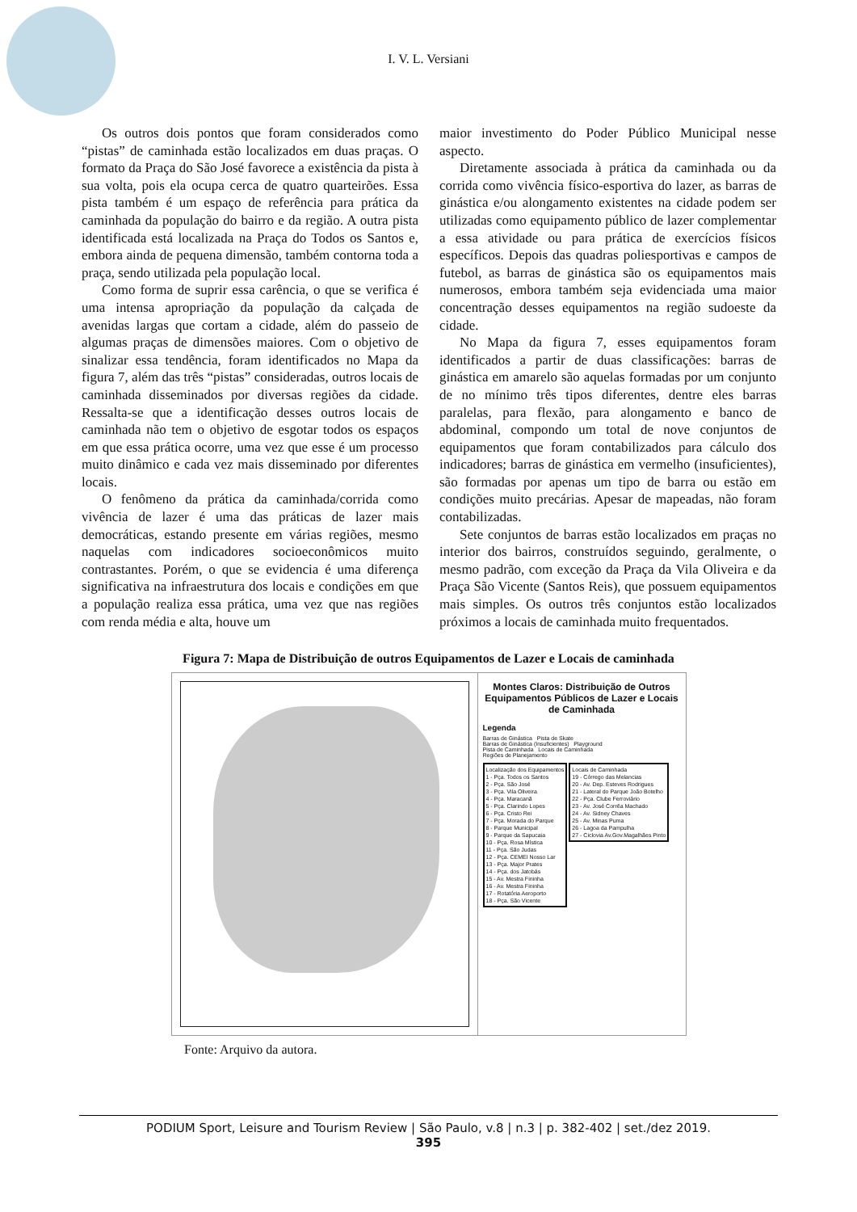I. V. L. Versiani
Os outros dois pontos que foram considerados como “pistas” de caminhada estão localizados em duas praças. O formato da Praça do São José favorece a existência da pista à sua volta, pois ela ocupa cerca de quatro quarteirões. Essa pista também é um espaço de referência para prática da caminhada da população do bairro e da região. A outra pista identificada está localizada na Praça do Todos os Santos e, embora ainda de pequena dimensão, também contorna toda a praça, sendo utilizada pela população local.
Como forma de suprir essa carência, o que se verifica é uma intensa apropriação da população da calçada de avenidas largas que cortam a cidade, além do passeio de algumas praças de dimensões maiores. Com o objetivo de sinalizar essa tendência, foram identificados no Mapa da figura 7, além das três “pistas” consideradas, outros locais de caminhada disseminados por diversas regiões da cidade. Ressalta-se que a identificação desses outros locais de caminhada não tem o objetivo de esgotar todos os espaços em que essa prática ocorre, uma vez que esse é um processo muito dinâmico e cada vez mais disseminado por diferentes locais.
O fenômeno da prática da caminhada/corrida como vivência de lazer é uma das práticas de lazer mais democráticas, estando presente em várias regiões, mesmo naquelas com indicadores socioeconômicos muito contrastantes. Porém, o que se evidencia é uma diferença significativa na infraestrutura dos locais e condições em que a população realiza essa prática, uma vez que nas regiões com renda média e alta, houve um
maior investimento do Poder Público Municipal nesse aspecto.
Diretamente associada à prática da caminhada ou da corrida como vivência físico-esportiva do lazer, as barras de ginástica e/ou alongamento existentes na cidade podem ser utilizadas como equipamento público de lazer complementar a essa atividade ou para prática de exercícios físicos específicos. Depois das quadras poliesportivas e campos de futebol, as barras de ginástica são os equipamentos mais numerosos, embora também seja evidenciada uma maior concentração desses equipamentos na região sudoeste da cidade.
No Mapa da figura 7, esses equipamentos foram identificados a partir de duas classificações: barras de ginástica em amarelo são aquelas formadas por um conjunto de no mínimo três tipos diferentes, dentre eles barras paralelas, para flexão, para alongamento e banco de abdominal, compondo um total de nove conjuntos de equipamentos que foram contabilizados para cálculo dos indicadores; barras de ginástica em vermelho (insuficientes), são formadas por apenas um tipo de barra ou estão em condições muito precárias. Apesar de mapeadas, não foram contabilizadas.
Sete conjuntos de barras estão localizados em praças no interior dos bairros, construídos seguindo, geralmente, o mesmo padrão, com exceção da Praça da Vila Oliveira e da Praça São Vicente (Santos Reis), que possuem equipamentos mais simples. Os outros três conjuntos estão localizados próximos a locais de caminhada muito frequentados.
Figura 7: Mapa de Distribuição de outros Equipamentos de Lazer e Locais de caminhada
Montes Claros: Distribuição de Outros Equipamentos Públicos de Lazer e Locais de Caminhada
Legenda
Barras de Ginástica Pista de Skate
Barras de Ginástica (Insuficientes) Playground
Pista de Caminhada Locais de Caminhada
Regiões de Planejamento
Localização dos Equipamentos
1 - Pça. Todos os Santos
2 - Pça. São José
3 - Pça. Vila Oliveira
4 - Pça. Maracanã
5 - Pça. Clarindo Lopes
6 - Pça. Cristo Rei
7 - Pça. Morada do Parque
8 - Parque Municipal
9 - Parque da Sapucaia
10 - Pça. Rosa Mística
11 - Pça. São Judas
12 - Pça. CEMEI Nosso Lar
13 - Pça. Major Prates
14 - Pça. dos Jatobás
15 - Av. Mestra Fininha
16 - Av. Mestra Fininha
17 - Rotatória Aeroporto
18 - Pça. São Vicente
Locais de Caminhada
19 - Córrego das Melancias
20 - Av. Dep. Esteves Rodrigues
21 - Lateral do Parque João Botelho
22 - Pça. Clube Ferroviário
23 - Av. José Corrêa Machado
24 - Av. Sidney Chaves
25 - Av. Minas Puma
26 - Lagoa da Pampulha
27 - Ciclovia Av.Gov.Magalhães Pinto
Fonte: Arquivo da autora.
PODIUM Sport, Leisure and Tourism Review | São Paulo, v.8 | n.3 | p. 382-402 | set./dez 2019.
395